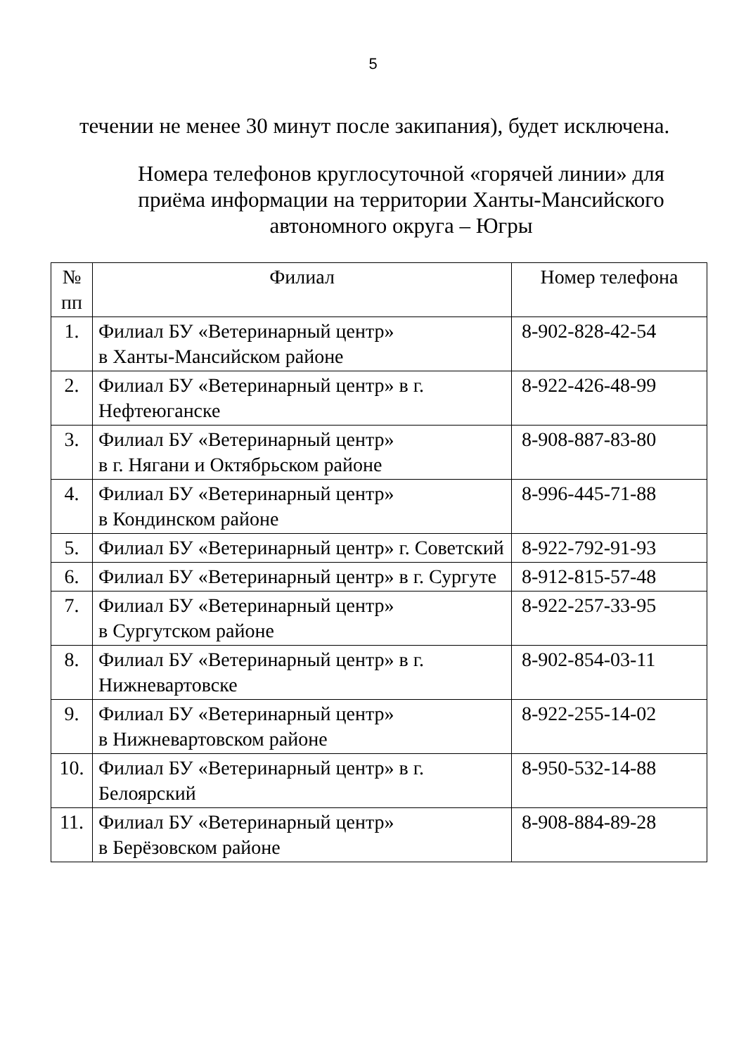5
течении не менее 30 минут после закипания), будет исключена.
Номера телефонов круглосуточной «горячей линии» для приёма информации на территории Ханты-Мансийского автономного округа – Югры
| № пп | Филиал | Номер телефона |
| --- | --- | --- |
| 1. | Филиал БУ «Ветеринарный центр» в Ханты-Мансийском районе | 8-902-828-42-54 |
| 2. | Филиал БУ «Ветеринарный центр» в г. Нефтеюганске | 8-922-426-48-99 |
| 3. | Филиал БУ «Ветеринарный центр» в г. Нягани и Октябрьском районе | 8-908-887-83-80 |
| 4. | Филиал БУ «Ветеринарный центр» в Кондинском районе | 8-996-445-71-88 |
| 5. | Филиал БУ «Ветеринарный центр» г. Советский | 8-922-792-91-93 |
| 6. | Филиал БУ «Ветеринарный центр» в г. Сургуте | 8-912-815-57-48 |
| 7. | Филиал БУ «Ветеринарный центр» в Сургутском районе | 8-922-257-33-95 |
| 8. | Филиал БУ «Ветеринарный центр» в г. Нижневартовске | 8-902-854-03-11 |
| 9. | Филиал БУ «Ветеринарный центр» в Нижневартовском районе | 8-922-255-14-02 |
| 10. | Филиал БУ «Ветеринарный центр» в г. Белоярский | 8-950-532-14-88 |
| 11. | Филиал БУ «Ветеринарный центр» в Берёзовском районе | 8-908-884-89-28 |